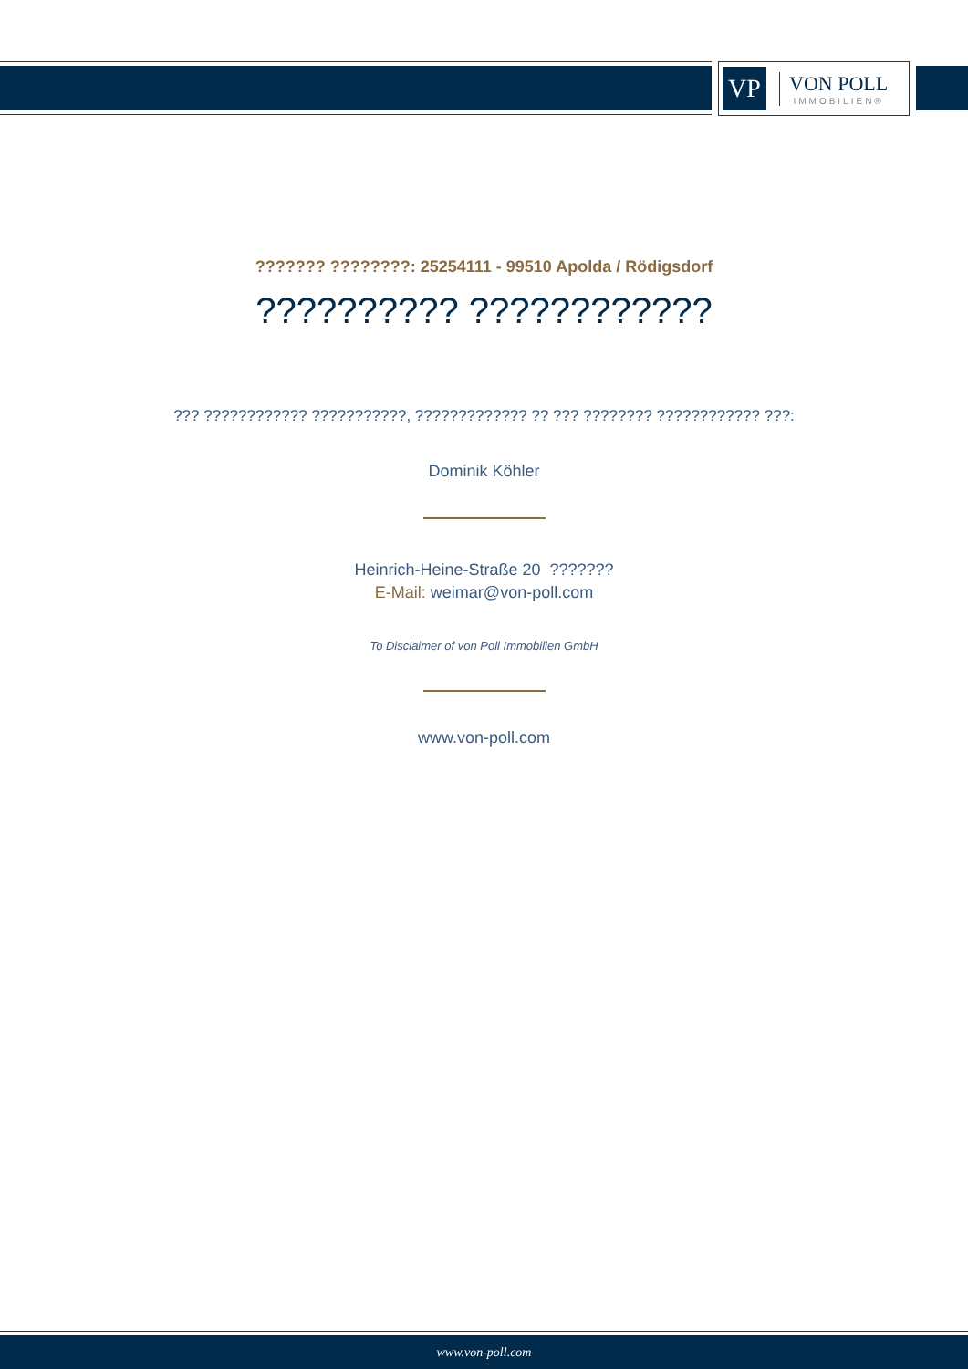VP
VON POLL
IMMOBILIEN®
??????? ????????: 25254111 - 99510 Apolda / Rödigsdorf
?????????? ????????????
??? ???????????? ???????????, ????????????? ?? ??? ???????? ???????????? ???:
Dominik Köhler
Heinrich-Heine-Straße 20 ???????
E-Mail: weimar@von-poll.com
To Disclaimer of von Poll Immobilien GmbH
www.von-poll.com
www.von-poll.com